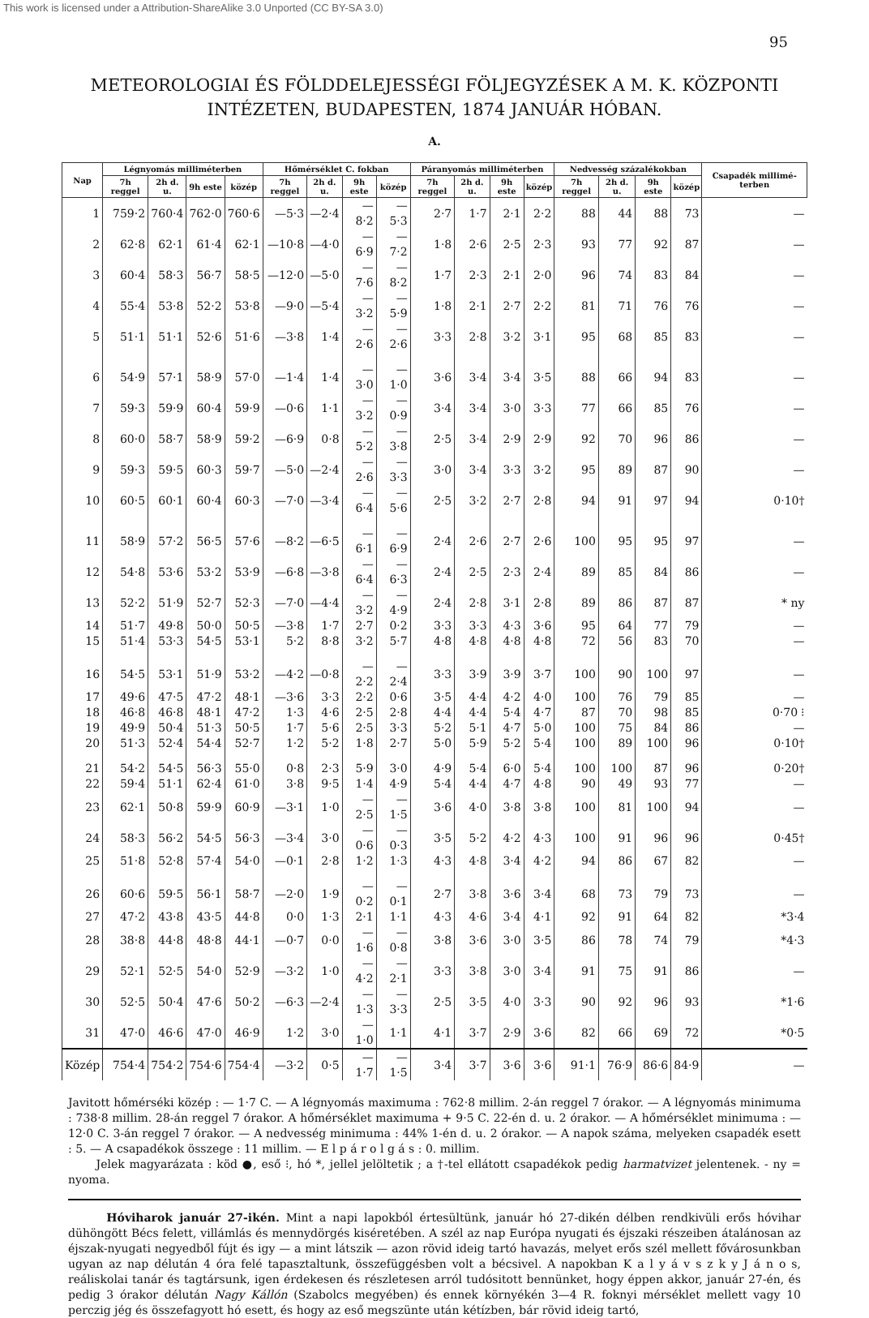This work is licensed under a Attribution-ShareAlike 3.0 Unported (CC BY-SA 3.0)
95
METEOROLOGIAI ÉS FÖLDDELEJESSÉGI FÖLJEGYZÉSEK A M. K. KÖZPONTI INTÉZETEN, BUDAPESTEN, 1874 JANUÁR HÓBAN.
A.
| Nap | Légnyomás milliméterben | | | | Hőmérséklet C. fokban | | | | Páranyomás milliméterben | | | | Nedvesség százalékokban | | | | Csapadék millimé- terben |
| --- | --- | --- | --- | --- | --- | --- | --- | --- | --- | --- | --- | --- | --- | --- | --- | --- | --- |
| | 7h reggel | 2h d. u. | 9h este | közép | 7h reggel | 2h d. u. | 9h este | közép | 7h reggel | 2h d. u. | 9h este | közép | 7h reggel | 2h d. u. | 9h este | közép | |
| 1 | 759·2 | 760·4 | 762·0 | 760·6 | —5·3 | —2·4 | —8·2 | —5·3 | 2·7 | 1·7 | 2·1 | 2·2 | 88 | 44 | 88 | 73 | — |
| 2 | 62·8 | 62·1 | 61·4 | 62·1 | —10·8 | —4·0 | —6·9 | —7·2 | 1·8 | 2·6 | 2·5 | 2·3 | 93 | 77 | 92 | 87 | — |
| 3 | 60·4 | 58·3 | 56·7 | 58·5 | —12·0 | —5·0 | —7·6 | —8·2 | 1·7 | 2·3 | 2·1 | 2·0 | 96 | 74 | 83 | 84 | — |
| 4 | 55·4 | 53·8 | 52·2 | 53·8 | —9·0 | —5·4 | —3·2 | —5·9 | 1·8 | 2·1 | 2·7 | 2·2 | 81 | 71 | 76 | 76 | — |
| 5 | 51·1 | 51·1 | 52·6 | 51·6 | —3·8 | 1·4 | —2·6 | —2·6 | 3·3 | 2·8 | 3·2 | 3·1 | 95 | 68 | 85 | 83 | — |
| 6 | 54·9 | 57·1 | 58·9 | 57·0 | —1·4 | 1·4 | —3·0 | —1·0 | 3·6 | 3·4 | 3·4 | 3·5 | 88 | 66 | 94 | 83 | — |
| 7 | 59·3 | 59·9 | 60·4 | 59·9 | —0·6 | 1·1 | —3·2 | —0·9 | 3·4 | 3·4 | 3·0 | 3·3 | 77 | 66 | 85 | 76 | — |
| 8 | 60·0 | 58·7 | 58·9 | 59·2 | —6·9 | 0·8 | —5·2 | —3·8 | 2·5 | 3·4 | 2·9 | 2·9 | 92 | 70 | 96 | 86 | — |
| 9 | 59·3 | 59·5 | 60·3 | 59·7 | —5·0 | —2·4 | —2·6 | —3·3 | 3·0 | 3·4 | 3·3 | 3·2 | 95 | 89 | 87 | 90 | — |
| 10 | 60·5 | 60·1 | 60·4 | 60·3 | —7·0 | —3·4 | —6·4 | —5·6 | 2·5 | 3·2 | 2·7 | 2·8 | 94 | 91 | 97 | 94 | 0·10† |
| 11 | 58·9 | 57·2 | 56·5 | 57·6 | —8·2 | —6·5 | —6·1 | —6·9 | 2·4 | 2·6 | 2·7 | 2·6 | 100 | 95 | 95 | 97 | — |
| 12 | 54·8 | 53·6 | 53·2 | 53·9 | —6·8 | —3·8 | —6·4 | —6·3 | 2·4 | 2·5 | 2·3 | 2·4 | 89 | 85 | 84 | 86 | — |
| 13 | 52·2 | 51·9 | 52·7 | 52·3 | —7·0 | —4·4 | —3·2 | —4·9 | 2·4 | 2·8 | 3·1 | 2·8 | 89 | 86 | 87 | 87 | * ny |
| 14 | 51·7 | 49·8 | 50·0 | 50·5 | —3·8 | 1·7 | 2·7 | 0·2 | 3·3 | 3·3 | 4·3 | 3·6 | 95 | 64 | 77 | 79 | — |
| 15 | 51·4 | 53·3 | 54·5 | 53·1 | 5·2 | 8·8 | 3·2 | 5·7 | 4·8 | 4·8 | 4·8 | 4·8 | 72 | 56 | 83 | 70 | — |
| 16 | 54·5 | 53·1 | 51·9 | 53·2 | —4·2 | —0·8 | —2·2 | —2·4 | 3·3 | 3·9 | 3·9 | 3·7 | 100 | 90 | 100 | 97 | — |
| 17 | 49·6 | 47·5 | 47·2 | 48·1 | —3·6 | 3·3 | 2·2 | 0·6 | 3·5 | 4·4 | 4·2 | 4·0 | 100 | 76 | 79 | 85 | — |
| 18 | 46·8 | 46·8 | 48·1 | 47·2 | 1·3 | 4·6 | 2·5 | 2·8 | 4·4 | 4·4 | 5·4 | 4·7 | 87 | 70 | 98 | 85 | 0·70 ⁝ |
| 19 | 49·9 | 50·4 | 51·3 | 50·5 | 1·7 | 5·6 | 2·5 | 3·3 | 5·2 | 5·1 | 4·7 | 5·0 | 100 | 75 | 84 | 86 | — |
| 20 | 51·3 | 52·4 | 54·4 | 52·7 | 1·2 | 5·2 | 1·8 | 2·7 | 5·0 | 5·9 | 5·2 | 5·4 | 100 | 89 | 100 | 96 | 0·10† |
| 21 | 54·2 | 54·5 | 56·3 | 55·0 | 0·8 | 2·3 | 5·9 | 3·0 | 4·9 | 5·4 | 6·0 | 5·4 | 100 | 100 | 87 | 96 | 0·20† |
| 22 | 59·4 | 51·1 | 62·4 | 61·0 | 3·8 | 9·5 | 1·4 | 4·9 | 5·4 | 4·4 | 4·7 | 4·8 | 90 | 49 | 93 | 77 | — |
| 23 | 62·1 | 50·8 | 59·9 | 60·9 | —3·1 | 1·0 | —2·5 | —1·5 | 3·6 | 4·0 | 3·8 | 3·8 | 100 | 81 | 100 | 94 | — |
| 24 | 58·3 | 56·2 | 54·5 | 56·3 | —3·4 | 3·0 | —0·6 | —0·3 | 3·5 | 5·2 | 4·2 | 4·3 | 100 | 91 | 96 | 96 | 0·45† |
| 25 | 51·8 | 52·8 | 57·4 | 54·0 | —0·1 | 2·8 | 1·2 | 1·3 | 4·3 | 4·8 | 3·4 | 4·2 | 94 | 86 | 67 | 82 | — |
| 26 | 60·6 | 59·5 | 56·1 | 58·7 | —2·0 | 1·9 | —0·2 | —0·1 | 2·7 | 3·8 | 3·6 | 3·4 | 68 | 73 | 79 | 73 | — |
| 27 | 47·2 | 43·8 | 43·5 | 44·8 | 0·0 | 1·3 | 2·1 | 1·1 | 4·3 | 4·6 | 3·4 | 4·1 | 92 | 91 | 64 | 82 | *3·4 |
| 28 | 38·8 | 44·8 | 48·8 | 44·1 | —0·7 | 0·0 | —1·6 | —0·8 | 3·8 | 3·6 | 3·0 | 3·5 | 86 | 78 | 74 | 79 | *4·3 |
| 29 | 52·1 | 52·5 | 54·0 | 52·9 | —3·2 | 1·0 | —4·2 | —2·1 | 3·3 | 3·8 | 3·0 | 3·4 | 91 | 75 | 91 | 86 | — |
| 30 | 52·5 | 50·4 | 47·6 | 50·2 | —6·3 | —2·4 | —1·3 | —3·3 | 2·5 | 3·5 | 4·0 | 3·3 | 90 | 92 | 96 | 93 | *1·6 |
| 31 | 47·0 | 46·6 | 47·0 | 46·9 | 1·2 | 3·0 | —1·0 | 1·1 | 4·1 | 3·7 | 2·9 | 3·6 | 82 | 66 | 69 | 72 | *0·5 |
| Közép | 754·4 | 754·2 | 754·6 | 754·4 | —3·2 | 0·5 | —1·7 | —1·5 | 3·4 | 3·7 | 3·6 | 3·6 | 91·1 | 76·9 | 86·6 | 84·9 | — |
Javitott hőmérséki közép : — 1·7 C. — A légnyomás maximuma : 762·8 millim. 2-án reggel 7 órakor. — A légnyomás minimuma : 738·8 millim. 28-án reggel 7 órakor. A hőmérséklet maximuma + 9·5 C. 22-én d. u. 2 órakor. — A hőmérséklet minimuma : — 12·0 C. 3-án reggel 7 órakor. — A nedvesség minimuma : 44% 1-én d. u. 2 órakor. — A napok száma, melyeken csapadék esett : 5. — A csapadékok összege : 11 millim. — E l p á r o l g á s : 0. millim.
Jelek magyarázata : köd ●, eső ⁝, hó *, jellel jelöltetik ; a †-tel ellátott csapadékok pedig harmatvizet jelentenek. - ny = nyoma.
Hóviharok január 27-ikén. Mint a napi lapokból értesültünk, január hó 27-dikén délben rendkivüli erős hóvihar dühöngött Bécs felett, villámlás és mennydörgés kiséretében. A szél az nap Európa nyugati és éjszaki részeiben átalánosan az éjszak-nyugati negyedből fújt és igy — a mint látszik — azon rövid ideig tartó havazás, melyet erős szél mellett fővárosunkban ugyan az nap délután 4 óra felé tapasztaltunk, összefüggésben volt a bécsivel. A napokban K a l y á v s z k y J á n o s, reáliskolai tanár és tagtársunk, igen érdekesen és részletesen arról tudósitott bennünket, hogy éppen akkor, január 27-én, és pedig 3 órakor délután Nagy Kállón (Szabolcs megyében) és ennek környékén 3—4 R. foknyi mérséklet mellett vagy 10 perczig jég és összefagyott hó esett, és hogy az eső megszünte után kétízben, bár rövid ideig tartó,